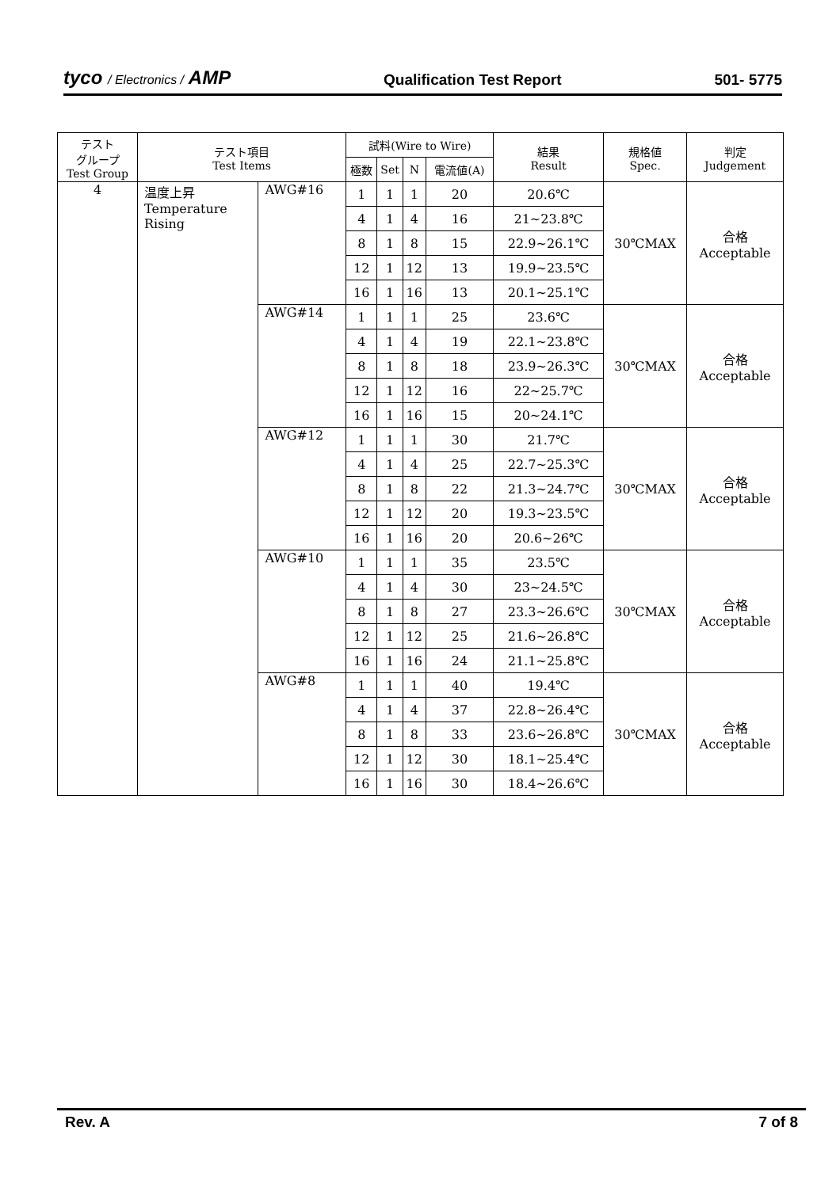tyco / Electronics / AMP
Qualification Test Report
501- 5775
| テスト グループ Test Group | テスト項目 Test Items | | 試料(Wire to Wire) | | | | 結果 Result | 規格値 Spec. | 判定 Judgement |
| --- | --- | --- | --- | --- | --- | --- | --- | --- | --- |
| | | | 極数 | Set | N | 電流値(A) | | | |
| 4 | 温度上昇 Temperature Rising | AWG#16 | 1 | 1 | 1 | 20 | 20.6℃ | 30℃MAX | 合格 Acceptable |
| | | | 4 | 1 | 4 | 16 | 21~23.8℃ | | |
| | | | 8 | 1 | 8 | 15 | 22.9~26.1℃ | | |
| | | | 12 | 1 | 12 | 13 | 19.9~23.5℃ | | |
| | | | 16 | 1 | 16 | 13 | 20.1~25.1℃ | | |
| | | AWG#14 | 1 | 1 | 1 | 25 | 23.6℃ | 30℃MAX | 合格 Acceptable |
| | | | 4 | 1 | 4 | 19 | 22.1~23.8℃ | | |
| | | | 8 | 1 | 8 | 18 | 23.9~26.3℃ | | |
| | | | 12 | 1 | 12 | 16 | 22~25.7℃ | | |
| | | | 16 | 1 | 16 | 15 | 20~24.1℃ | | |
| | | AWG#12 | 1 | 1 | 1 | 30 | 21.7℃ | 30℃MAX | 合格 Acceptable |
| | | | 4 | 1 | 4 | 25 | 22.7~25.3℃ | | |
| | | | 8 | 1 | 8 | 22 | 21.3~24.7℃ | | |
| | | | 12 | 1 | 12 | 20 | 19.3~23.5℃ | | |
| | | | 16 | 1 | 16 | 20 | 20.6~26℃ | | |
| | | AWG#10 | 1 | 1 | 1 | 35 | 23.5℃ | 30℃MAX | 合格 Acceptable |
| | | | 4 | 1 | 4 | 30 | 23~24.5℃ | | |
| | | | 8 | 1 | 8 | 27 | 23.3~26.6℃ | | |
| | | | 12 | 1 | 12 | 25 | 21.6~26.8℃ | | |
| | | | 16 | 1 | 16 | 24 | 21.1~25.8℃ | | |
| | | AWG#8 | 1 | 1 | 1 | 40 | 19.4℃ | 30℃MAX | 合格 Acceptable |
| | | | 4 | 1 | 4 | 37 | 22.8~26.4℃ | | |
| | | | 8 | 1 | 8 | 33 | 23.6~26.8℃ | | |
| | | | 12 | 1 | 12 | 30 | 18.1~25.4℃ | | |
| | | | 16 | 1 | 16 | 30 | 18.4~26.6℃ | | |
Rev. A 7 of 8